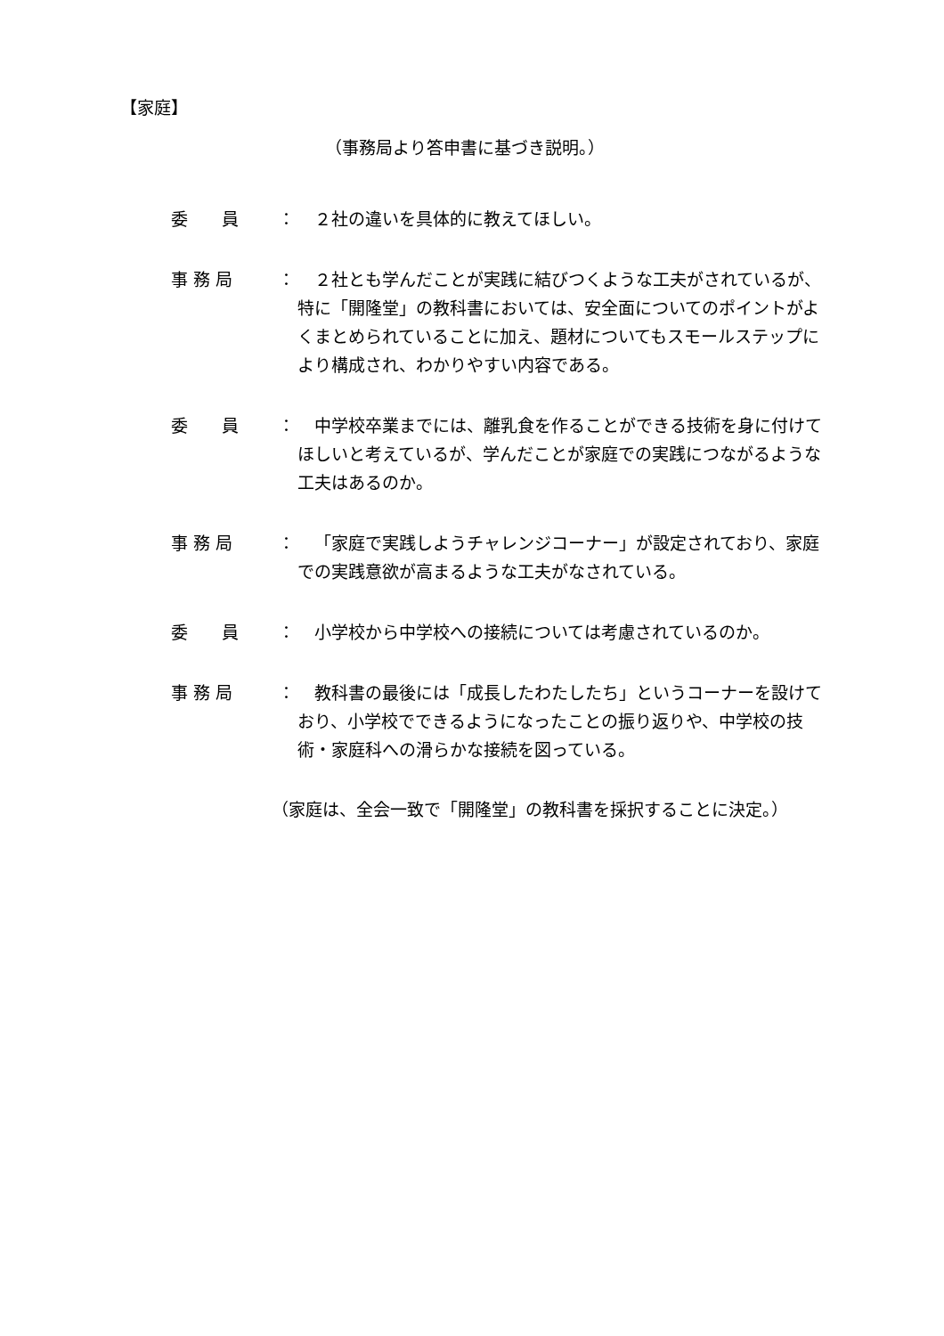【家庭】
（事務局より答申書に基づき説明。）
委　　員 ： ２社の違いを具体的に教えてほしい。
事 務 局 ： ２社とも学んだことが実践に結びつくような工夫がされているが、特に「開隆堂」の教科書においては、安全面についてのポイントがよくまとめられていることに加え、題材についてもスモールステップにより構成され、わかりやすい内容である。
委　　員 ： 中学校卒業までには、離乳食を作ることができる技術を身に付けてほしいと考えているが、学んだことが家庭での実践につながるような工夫はあるのか。
事 務 局 ： 「家庭で実践しようチャレンジコーナー」が設定されており、家庭での実践意欲が高まるような工夫がなされている。
委　　員 ： 小学校から中学校への接続については考慮されているのか。
事 務 局 ： 教科書の最後には「成長したわたしたち」というコーナーを設けており、小学校でできるようになったことの振り返りや、中学校の技術・家庭科への滑らかな接続を図っている。
（家庭は、全会一致で「開隆堂」の教科書を採択することに決定。）